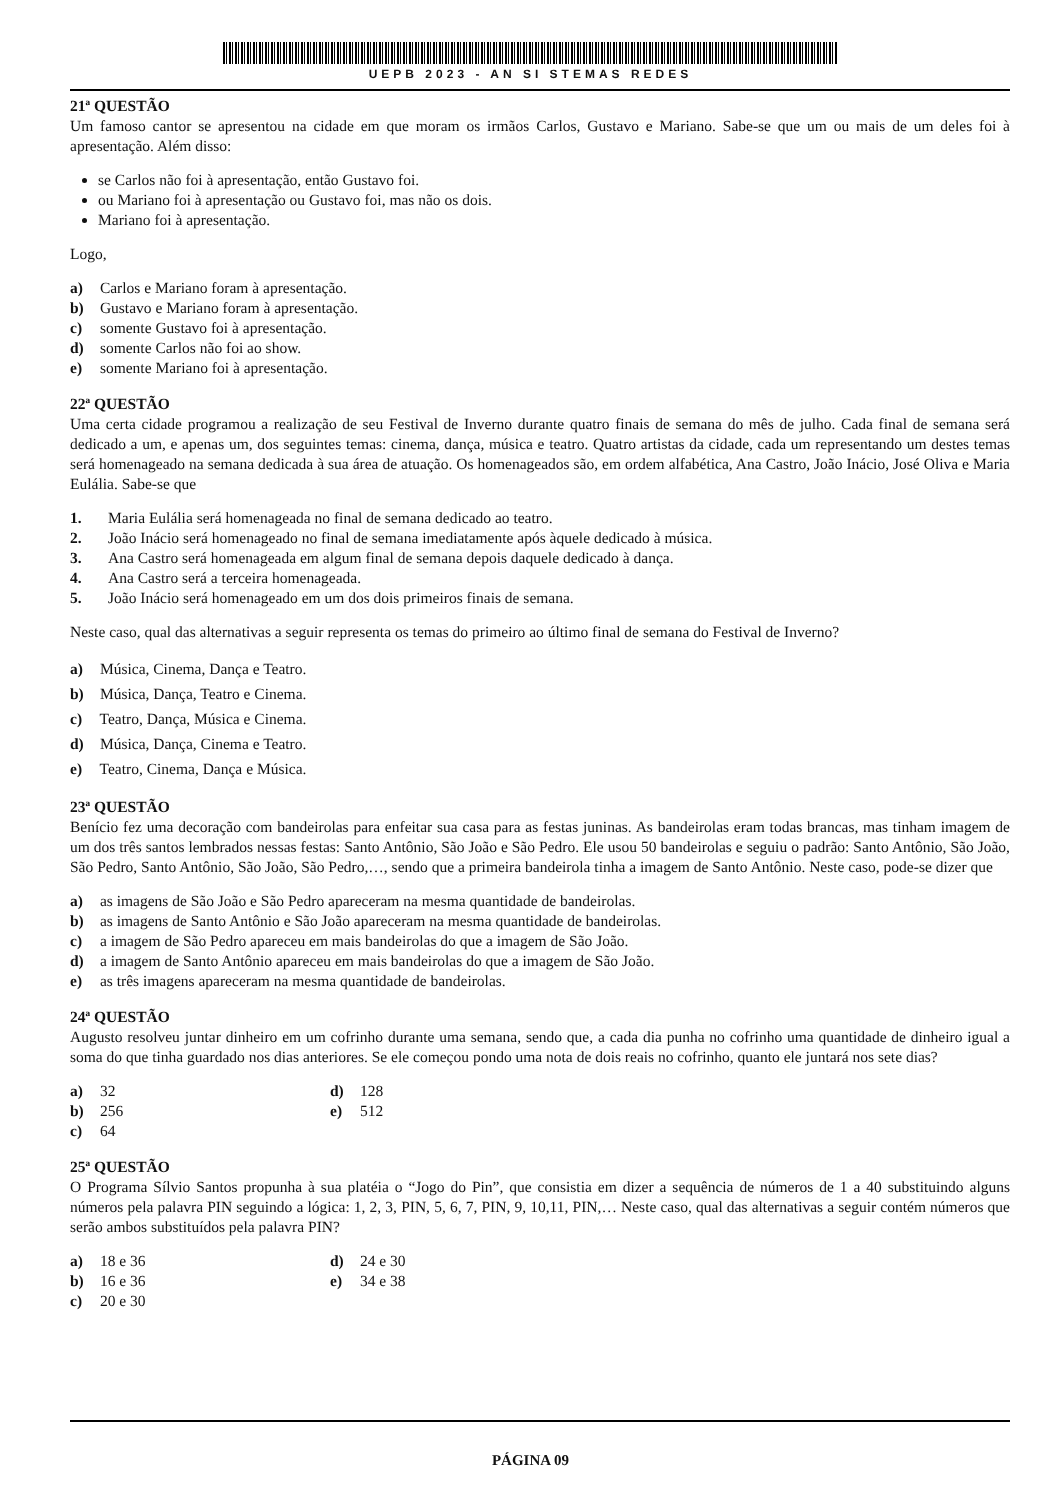UEPB 2023 - AN SI STEMAS REDES
21ª QUESTÃO
Um famoso cantor se apresentou na cidade em que moram os irmãos Carlos, Gustavo e Mariano. Sabe-se que um ou mais de um deles foi à apresentação. Além disso:
se Carlos não foi à apresentação, então Gustavo foi.
ou Mariano foi à apresentação ou Gustavo foi, mas não os dois.
Mariano foi à apresentação.
Logo,
a) Carlos e Mariano foram à apresentação.
b) Gustavo e Mariano foram à apresentação.
c) somente Gustavo foi à apresentação.
d) somente Carlos não foi ao show.
e) somente Mariano foi à apresentação.
22ª QUESTÃO
Uma certa cidade programou a realização de seu Festival de Inverno durante quatro finais de semana do mês de julho. Cada final de semana será dedicado a um, e apenas um, dos seguintes temas: cinema, dança, música e teatro. Quatro artistas da cidade, cada um representando um destes temas será homenageado na semana dedicada à sua área de atuação. Os homenageados são, em ordem alfabética, Ana Castro, João Inácio, José Oliva e Maria Eulália. Sabe-se que
1. Maria Eulália será homenageada no final de semana dedicado ao teatro.
2. João Inácio será homenageado no final de semana imediatamente após àquele dedicado à música.
3. Ana Castro será homenageada em algum final de semana depois daquele dedicado à dança.
4. Ana Castro será a terceira homenageada.
5. João Inácio será homenageado em um dos dois primeiros finais de semana.
Neste caso, qual das alternativas a seguir representa os temas do primeiro ao último final de semana do Festival de Inverno?
a) Música, Cinema, Dança e Teatro.
b) Música, Dança, Teatro e Cinema.
c) Teatro, Dança, Música e Cinema.
d) Música, Dança, Cinema e Teatro.
e) Teatro, Cinema, Dança e Música.
23ª QUESTÃO
Benício fez uma decoração com bandeirolas para enfeitar sua casa para as festas juninas. As bandeirolas eram todas brancas, mas tinham imagem de um dos três santos lembrados nessas festas: Santo Antônio, São João e São Pedro. Ele usou 50 bandeirolas e seguiu o padrão: Santo Antônio, São João, São Pedro, Santo Antônio, São João, São Pedro,…, sendo que a primeira bandeirola tinha a imagem de Santo Antônio. Neste caso, pode-se dizer que
a) as imagens de São João e São Pedro apareceram na mesma quantidade de bandeirolas.
b) as imagens de Santo Antônio e São João apareceram na mesma quantidade de bandeirolas.
c) a imagem de São Pedro apareceu em mais bandeirolas do que a imagem de São João.
d) a imagem de Santo Antônio apareceu em mais bandeirolas do que a imagem de São João.
e) as três imagens apareceram na mesma quantidade de bandeirolas.
24ª QUESTÃO
Augusto resolveu juntar dinheiro em um cofrinho durante uma semana, sendo que, a cada dia punha no cofrinho uma quantidade de dinheiro igual a soma do que tinha guardado nos dias anteriores. Se ele começou pondo uma nota de dois reais no cofrinho, quanto ele juntará nos sete dias?
a) 32
d) 128
b) 256
e) 512
c) 64
25ª QUESTÃO
O Programa Sílvio Santos propunha à sua platéia o “Jogo do Pin”, que consistia em dizer a sequência de números de 1 a 40 substituindo alguns números pela palavra PIN seguindo a lógica: 1, 2, 3, PIN, 5, 6, 7, PIN, 9, 10,11, PIN,… Neste caso, qual das alternativas a seguir contém números que serão ambos substituídos pela palavra PIN?
a) 18 e 36
d) 24 e 30
b) 16 e 36
e) 34 e 38
c) 20 e 30
PÁGINA 09